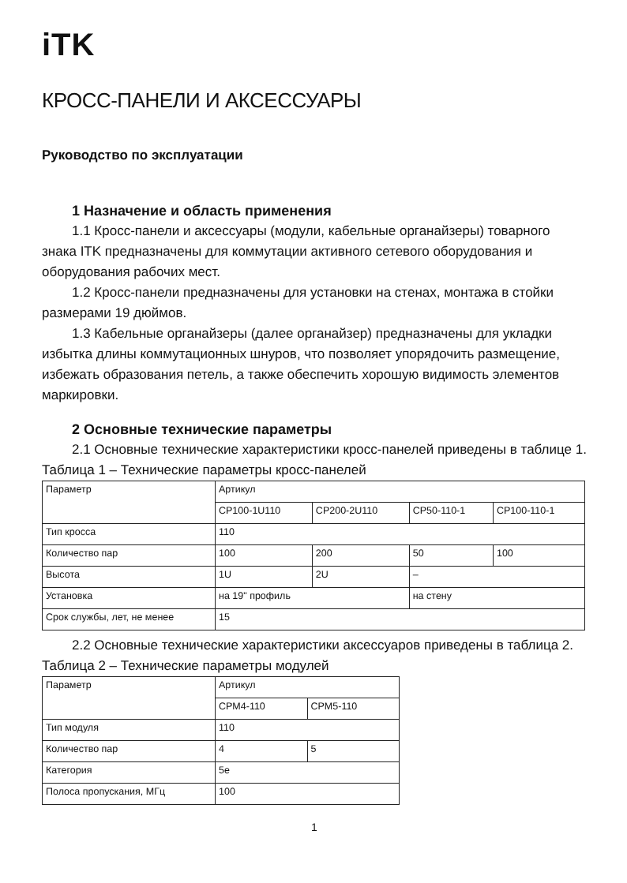iTK
КРОСС-ПАНЕЛИ И АКСЕССУАРЫ
Руководство по эксплуатации
1 Назначение и область применения
1.1 Кросс-панели и аксессуары (модули, кабельные органайзеры) товарного знака ITK предназначены для коммутации активного сетевого оборудования и оборудования рабочих мест.
1.2 Кросс-панели предназначены для установки на стенах, монтажа в стойки размерами 19 дюймов.
1.3 Кабельные органайзеры (далее органайзер) предназначены для укладки избытка длины коммутационных шнуров, что позволяет упорядочить размещение, избежать образования петель, а также обеспечить хорошую видимость элементов маркировки.
2 Основные технические параметры
2.1 Основные технические характеристики кросс-панелей приведены в таблице 1.
Таблица 1 – Технические параметры кросс-панелей
| Параметр | Артикул | | | |
| | CP100-1U110 | CP200-2U110 | CP50-110-1 | CP100-110-1 |
| Тип кросса | 110 | | | |
| Количество пар | 100 | 200 | 50 | 100 |
| Высота | 1U | 2U | – | |
| Установка | на 19" профиль | | на стену | |
| Срок службы, лет, не менее | 15 | | | |
2.2 Основные технические характеристики аксессуаров приведены в таблица 2.
Таблица 2 – Технические параметры модулей
| Параметр | Артикул | |
| | CPM4-110 | CPM5-110 |
| Тип модуля | 110 | |
| Количество пар | 4 | 5 |
| Категория | 5e | |
| Полоса пропускания, МГц | 100 | |
1